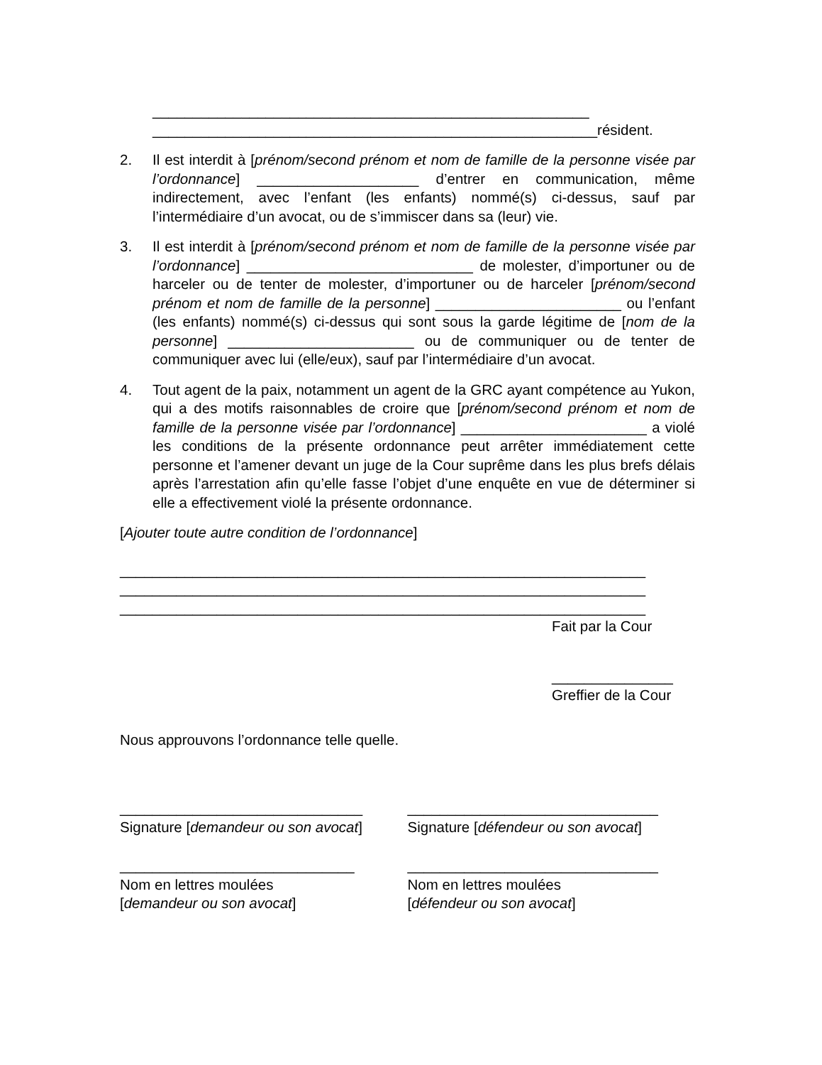______________________________________________________
_______________________________________________________résident.
2. Il est interdit à [prénom/second prénom et nom de famille de la personne visée par l’ordonnance] ____________________ d’entrer en communication, même indirectement, avec l’enfant (les enfants) nommé(s) ci-dessus, sauf par l’intermédiaire d’un avocat, ou de s’immiscer dans sa (leur) vie.
3. Il est interdit à [prénom/second prénom et nom de famille de la personne visée par l’ordonnance] ____________________________ de molester, d’importuner ou de harceler ou de tenter de molester, d’importuner ou de harceler [prénom/second prénom et nom de famille de la personne] _______________________ ou l’enfant (les enfants) nommé(s) ci-dessus qui sont sous la garde légitime de [nom de la personne] _______________________ ou de communiquer ou de tenter de communiquer avec lui (elle/eux), sauf par l’intermédiaire d’un avocat.
4. Tout agent de la paix, notamment un agent de la GRC ayant compétence au Yukon, qui a des motifs raisonnables de croire que [prénom/second prénom et nom de famille de la personne visée par l’ordonnance] _______________________ a violé les conditions de la présente ordonnance peut arrêter immédiatement cette personne et l’amener devant un juge de la Cour suprême dans les plus brefs délais après l’arrestation afin qu’elle fasse l’objet d’une enquête en vue de déterminer si elle a effectivement violé la présente ordonnance.
[Ajouter toute autre condition de l’ordonnance]
_________________________________________________________________
_________________________________________________________________
_________________________________________________________________
Fait par la Cour
_______________
Greffier de la Cour
Nous approuvons l’ordonnance telle quelle.
______________________________
Signature [demandeur ou son avocat]
_______________________________
Signature [défendeur ou son avocat]
_____________________________
Nom en lettres moulées
[demandeur ou son avocat]
_______________________________
Nom en lettres moulées
[défendeur ou son avocat]